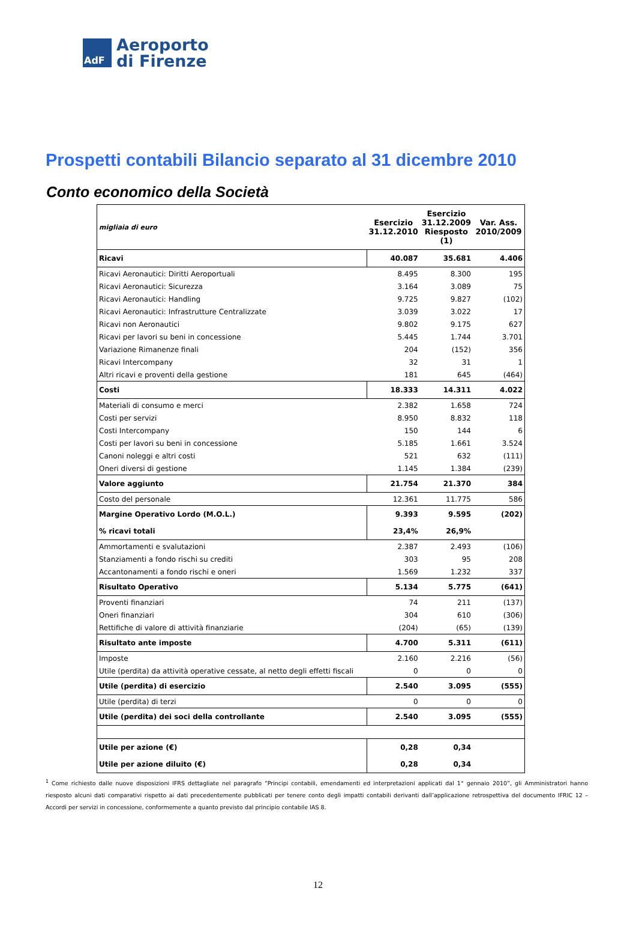AdF
Aeroporto
di Firenze
Prospetti contabili Bilancio separato al 31 dicembre 2010
Conto economico della Società
| migliaia di euro | Esercizio 31.12.2010 | Esercizio 31.12.2009 Riesposto (1) | Var. Ass. 2010/2009 |
| Ricavi | 40.087 | 35.681 | 4.406 |
| Ricavi Aeronautici: Diritti Aeroportuali | 8.495 | 8.300 | 195 |
| Ricavi Aeronautici: Sicurezza | 3.164 | 3.089 | 75 |
| Ricavi Aeronautici: Handling | 9.725 | 9.827 | (102) |
| Ricavi Aeronautici: Infrastrutture Centralizzate | 3.039 | 3.022 | 17 |
| Ricavi non Aeronautici | 9.802 | 9.175 | 627 |
| Ricavi per lavori su beni in concessione | 5.445 | 1.744 | 3.701 |
| Variazione Rimanenze finali | 204 | (152) | 356 |
| Ricavi Intercompany | 32 | 31 | 1 |
| Altri ricavi e proventi della gestione | 181 | 645 | (464) |
| Costi | 18.333 | 14.311 | 4.022 |
| Materiali di consumo e merci | 2.382 | 1.658 | 724 |
| Costi per servizi | 8.950 | 8.832 | 118 |
| Costi Intercompany | 150 | 144 | 6 |
| Costi per lavori su beni in concessione | 5.185 | 1.661 | 3.524 |
| Canoni noleggi e altri costi | 521 | 632 | (111) |
| Oneri diversi di gestione | 1.145 | 1.384 | (239) |
| Valore aggiunto | 21.754 | 21.370 | 384 |
| Costo del personale | 12.361 | 11.775 | 586 |
| Margine Operativo Lordo (M.O.L.) | 9.393 | 9.595 | (202) |
| % ricavi totali | 23,4% | 26,9% | |
| Ammortamenti e svalutazioni | 2.387 | 2.493 | (106) |
| Stanziamenti a fondo rischi su crediti | 303 | 95 | 208 |
| Accantonamenti a fondo rischi e oneri | 1.569 | 1.232 | 337 |
| Risultato Operativo | 5.134 | 5.775 | (641) |
| Proventi finanziari | 74 | 211 | (137) |
| Oneri finanziari | 304 | 610 | (306) |
| Rettifiche di valore di attività finanziarie | (204) | (65) | (139) |
| Risultato ante imposte | 4.700 | 5.311 | (611) |
| Imposte | 2.160 | 2.216 | (56) |
| Utile (perdita) da attività operative cessate, al netto degli effetti fiscali | 0 | 0 | 0 |
| Utile (perdita) di esercizio | 2.540 | 3.095 | (555) |
| Utile (perdita) di terzi | 0 | 0 | 0 |
| Utile (perdita) dei soci della controllante | 2.540 | 3.095 | (555) |
| Utile per azione (€) | 0,28 | 0,34 | |
| Utile per azione diluito (€) | 0,28 | 0,34 | |
<sup>1</sup> Come richiesto dalle nuove disposizioni IFRS dettagliate nel paragrafo “Principi contabili, emendamenti ed interpretazioni applicati dal 1° gennaio 2010”, gli Amministratori hanno riesposto alcuni dati comparativi rispetto ai dati precedentemente pubblicati per tenere conto degli impatti contabili derivanti dall’applicazione retrospettiva del documento IFRIC 12 – Accordi per servizi in concessione, conformemente a quanto previsto dal principio contabile IAS 8.
12